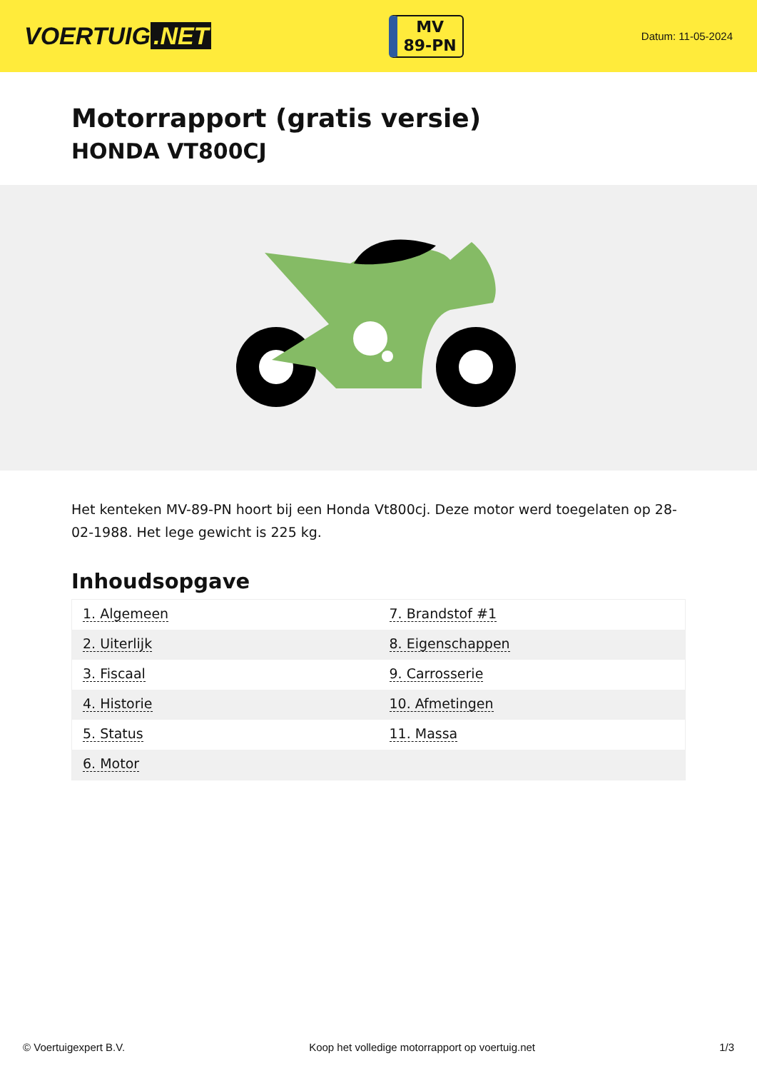VOERTUIG.NET
MV
89-PN
Datum: 11-05-2024
Motorrapport (gratis versie)
HONDA VT800CJ
Het kenteken MV-89-PN hoort bij een Honda Vt800cj. Deze motor werd toegelaten op 28-02-1988. Het lege gewicht is 225 kg.
Inhoudsopgave
| 1. Algemeen | 7. Brandstof #1 |
| 2. Uiterlijk | 8. Eigenschappen |
| 3. Fiscaal | 9. Carrosserie |
| 4. Historie | 10. Afmetingen |
| 5. Status | 11. Massa |
| 6. Motor | |
© Voertuigexpert B.V. Koop het volledige motorrapport op voertuig.net 1/3